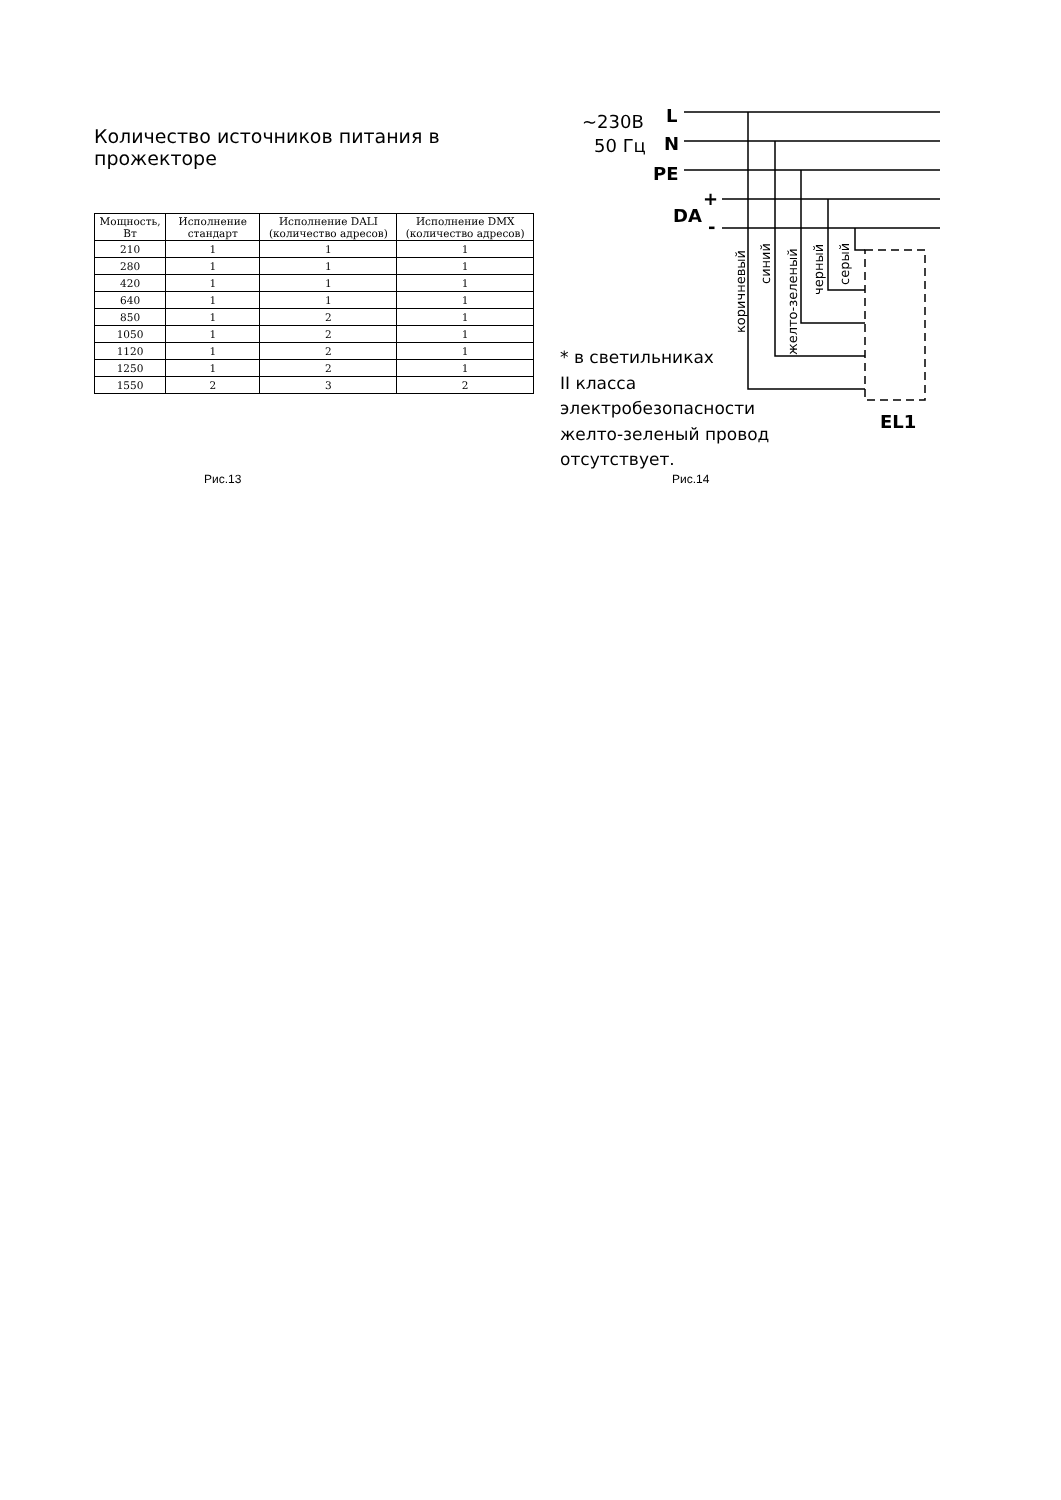Количество источников питания в прожекторе
| Мощность, Вт | Исполнение стандарт | Исполнение DALI (количество адресов) | Исполнение DMX (количество адресов) |
| --- | --- | --- | --- |
| 210 | 1 | 1 | 1 |
| 280 | 1 | 1 | 1 |
| 420 | 1 | 1 | 1 |
| 640 | 1 | 1 | 1 |
| 850 | 1 | 2 | 1 |
| 1050 | 1 | 2 | 1 |
| 1120 | 1 | 2 | 1 |
| 1250 | 1 | 2 | 1 |
| 1550 | 2 | 3 | 2 |
~230В
50 Гц
L
N
PE
DA
+
-
EL1
коричневый
синий
желто-зеленый
черный
серый
* в светильниках
II класса
электробезопасности
желто-зеленый провод
отсутствует.
Рис.13 Рис.14